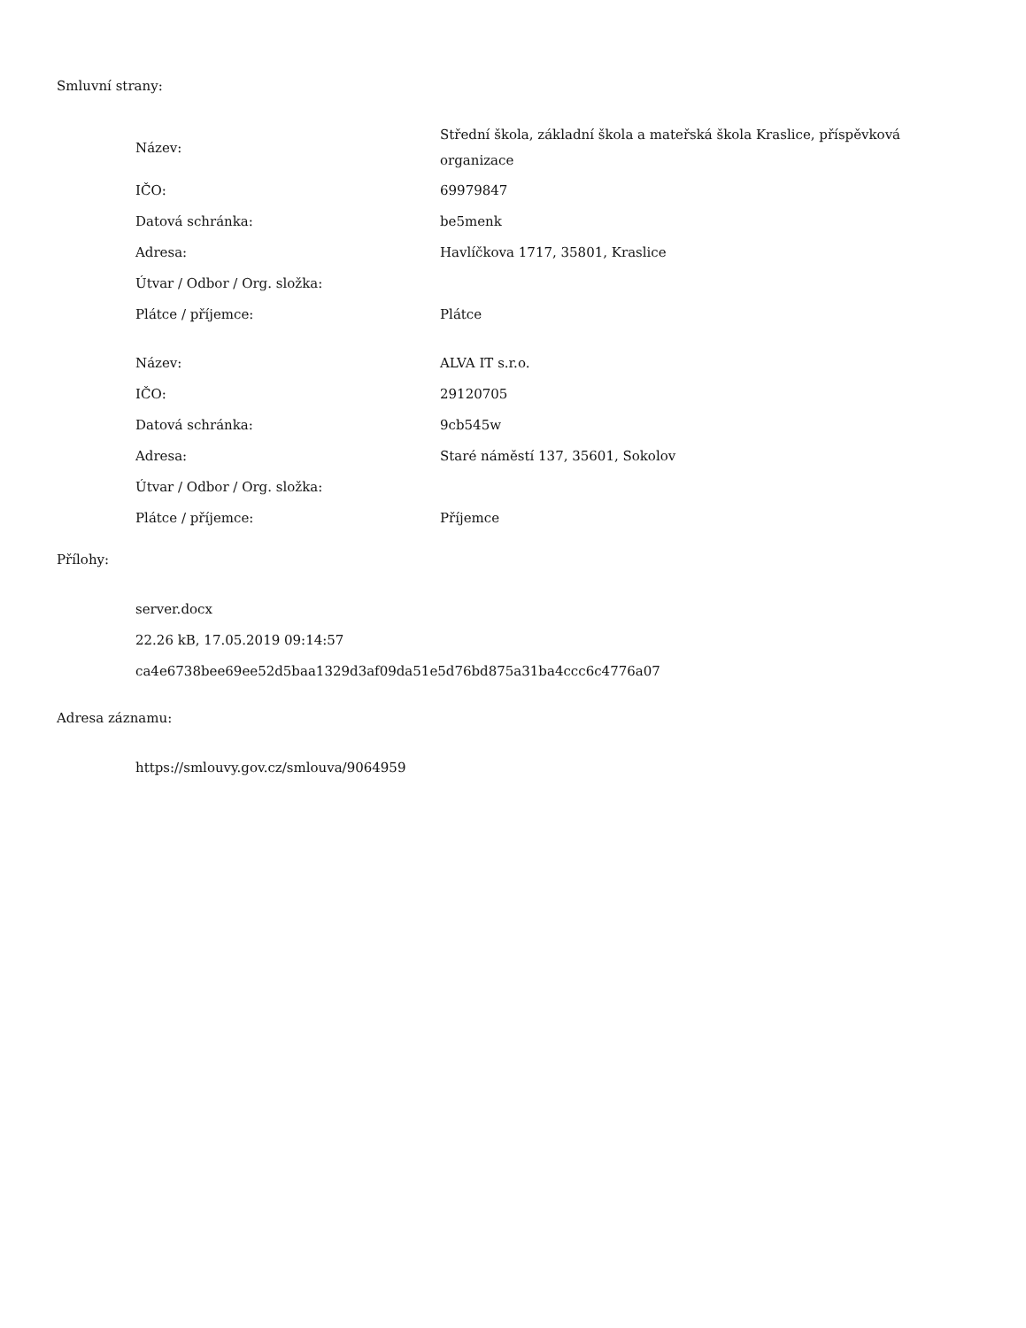Smluvní strany:
| Název: | Střední škola, základní škola a mateřská škola Kraslice, příspěvková organizace |
| IČO: | 69979847 |
| Datová schránka: | be5menk |
| Adresa: | Havlíčkova 1717, 35801, Kraslice |
| Útvar / Odbor / Org. složka: | |
| Plátce / příjemce: | Plátce |
| Název: | ALVA IT s.r.o. |
| IČO: | 29120705 |
| Datová schránka: | 9cb545w |
| Adresa: | Staré náměstí 137, 35601, Sokolov |
| Útvar / Odbor / Org. složka: | |
| Plátce / příjemce: | Příjemce |
Přílohy:
server.docx
22.26 kB, 17.05.2019 09:14:57
ca4e6738bee69ee52d5baa1329d3af09da51e5d76bd875a31ba4ccc6c4776a07
Adresa záznamu:
https://smlouvy.gov.cz/smlouva/9064959